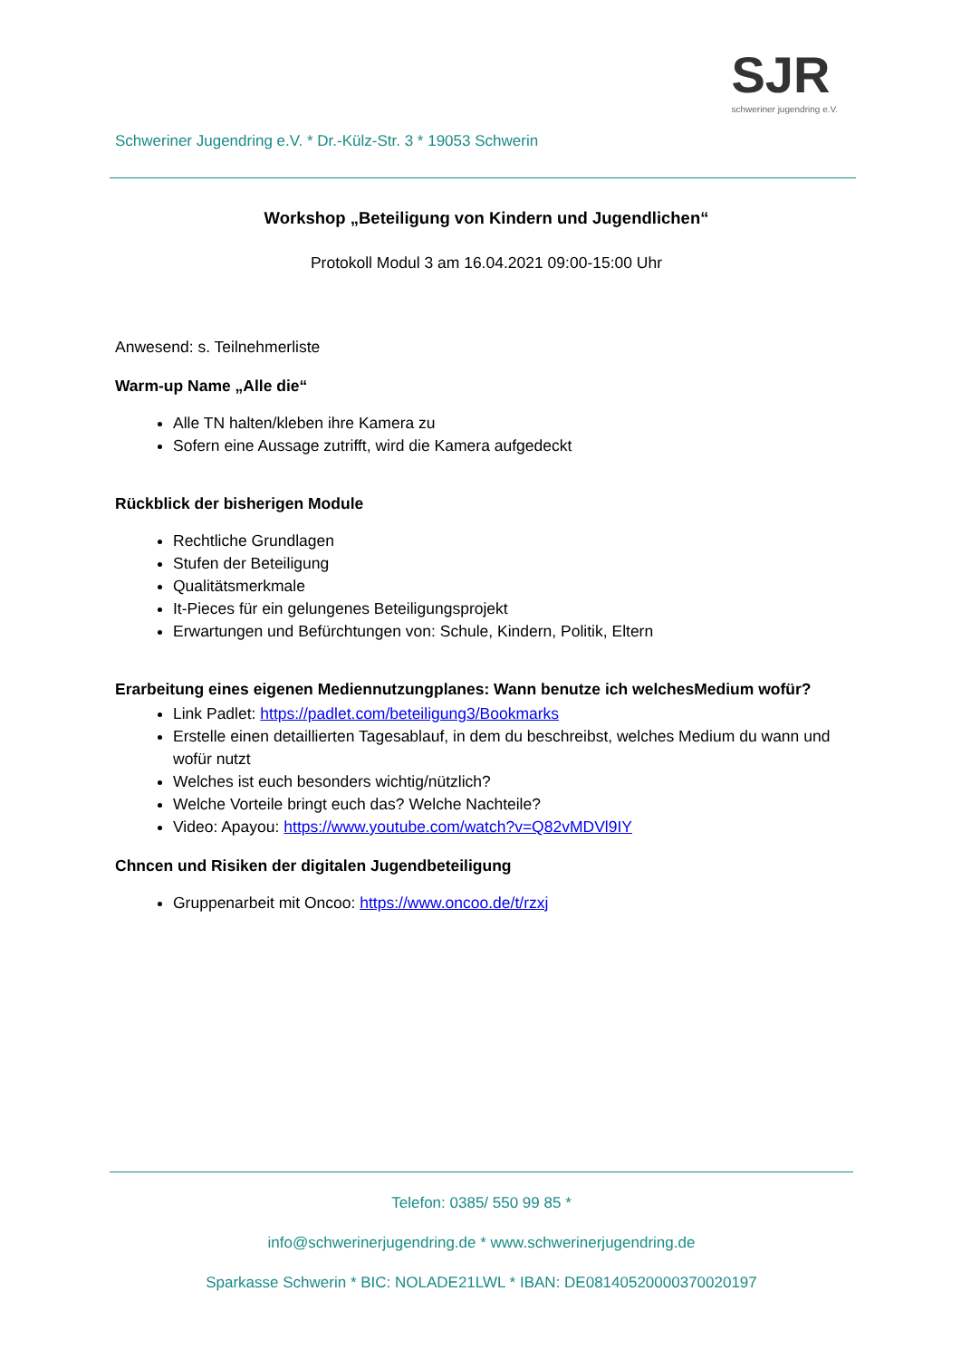Schweriner Jugendring e.V. * Dr.-Külz-Str. 3 * 19053 Schwerin
SJR
schweriner jugendring e.V.
Workshop „Beteiligung von Kindern und Jugendlichen“
Protokoll Modul 3 am 16.04.2021 09:00-15:00 Uhr
Anwesend: s. Teilnehmerliste
Warm-up Name „Alle die“
Alle TN halten/kleben ihre Kamera zu
Sofern eine Aussage zutrifft, wird die Kamera aufgedeckt
Rückblick der bisherigen Module
Rechtliche Grundlagen
Stufen der Beteiligung
Qualitätsmerkmale
It-Pieces für ein gelungenes Beteiligungsprojekt
Erwartungen und Befürchtungen von: Schule, Kindern, Politik, Eltern
Erarbeitung eines eigenen Mediennutzungplanes: Wann benutze ich welchesMedium wofür?
Link Padlet: https://padlet.com/beteiligung3/Bookmarks
Erstelle einen detaillierten Tagesablauf, in dem du beschreibst, welches Medium du wann und wofür nutzt
Welches ist euch besonders wichtig/nützlich?
Welche Vorteile bringt euch das? Welche Nachteile?
Video: Apayou: https://www.youtube.com/watch?v=Q82vMDVl9IY
Chncen und Risiken der digitalen Jugendbeteiligung
Gruppenarbeit mit Oncoo: https://www.oncoo.de/t/rzxj
Telefon: 0385/ 550 99 85 *
info@schwerinerjugendring.de * www.schwerinerjugendring.de
Sparkasse Schwerin * BIC: NOLADE21LWL * IBAN: DE08140520000370020197